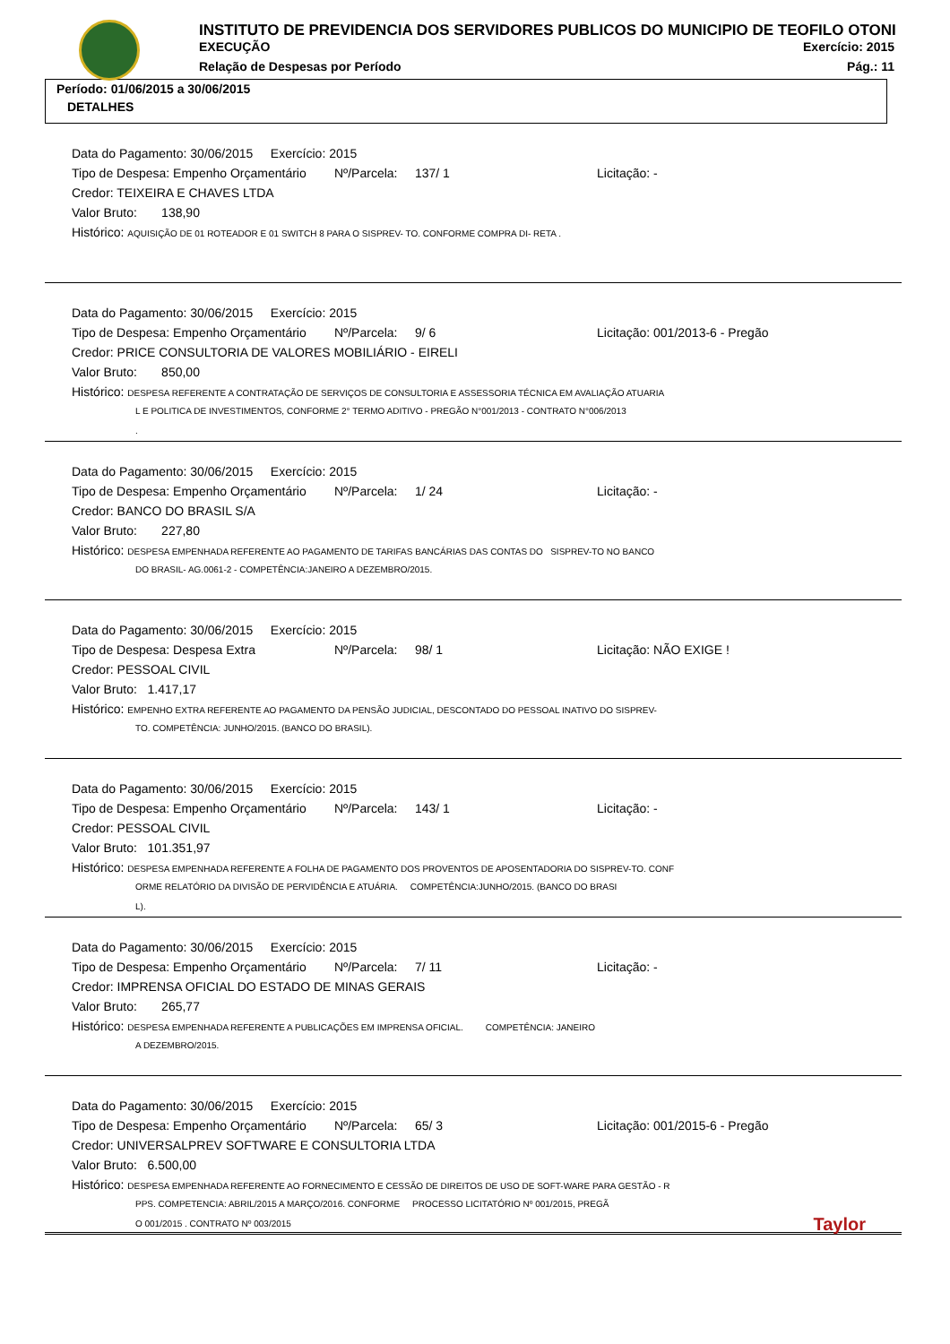INSTITUTO DE PREVIDENCIA DOS SERVIDORES PUBLICOS DO MUNICIPIO DE TEOFILO OTONI
EXECUÇÃO Exercício: 2015
Relação de Despesas por Período Pág.: 11
Período: 01/06/2015 a 30/06/2015
DETALHES
Data do Pagamento: 30/06/2015 Exercício: 2015
Tipo de Despesa: Empenho Orçamentário Nº/Parcela: 137/ 1 Licitação: -
Credor: TEIXEIRA E CHAVES LTDA
Valor Bruto: 138,90
Histórico: AQUISIÇÃO DE 01 ROTEADOR E 01 SWITCH 8 PARA O SISPREV- TO. CONFORME COMPRA DI- RETA .
Data do Pagamento: 30/06/2015 Exercício: 2015
Tipo de Despesa: Empenho Orçamentário Nº/Parcela: 9/ 6 Licitação: 001/2013-6 - Pregão
Credor: PRICE CONSULTORIA DE VALORES MOBILIÁRIO - EIRELI
Valor Bruto: 850,00
Histórico: DESPESA REFERENTE A CONTRATAÇÃO DE SERVIÇOS DE CONSULTORIA E ASSESSORIA TÉCNICA EM AVALIAÇÃO ATUARIA
L E POLITICA DE INVESTIMENTOS, CONFORME 2° TERMO ADITIVO - PREGÃO N°001/2013 - CONTRATO N°006/2013
.
Data do Pagamento: 30/06/2015 Exercício: 2015
Tipo de Despesa: Empenho Orçamentário Nº/Parcela: 1/ 24 Licitação: -
Credor: BANCO DO BRASIL S/A
Valor Bruto: 227,80
Histórico: DESPESA EMPENHADA REFERENTE AO PAGAMENTO DE TARIFAS BANCÁRIAS DAS CONTAS DO SISPREV-TO NO BANCO
DO BRASIL- AG.0061-2 - COMPETÊNCIA:JANEIRO A DEZEMBRO/2015.
Data do Pagamento: 30/06/2015 Exercício: 2015
Tipo de Despesa: Despesa Extra Nº/Parcela: 98/ 1 Licitação: NÃO EXIGE !
Credor: PESSOAL CIVIL
Valor Bruto: 1.417,17
Histórico: EMPENHO EXTRA REFERENTE AO PAGAMENTO DA PENSÃO JUDICIAL, DESCONTADO DO PESSOAL INATIVO DO SISPREV-
TO. COMPETÊNCIA: JUNHO/2015. (BANCO DO BRASIL).
Data do Pagamento: 30/06/2015 Exercício: 2015
Tipo de Despesa: Empenho Orçamentário Nº/Parcela: 143/ 1 Licitação: -
Credor: PESSOAL CIVIL
Valor Bruto: 101.351,97
Histórico: DESPESA EMPENHADA REFERENTE A FOLHA DE PAGAMENTO DOS PROVENTOS DE APOSENTADORIA DO SISPREV-TO. CONF
ORME RELATÓRIO DA DIVISÃO DE PERVIDÊNCIA E ATUÁRIA. COMPETÊNCIA:JUNHO/2015. (BANCO DO BRASI
L).
Data do Pagamento: 30/06/2015 Exercício: 2015
Tipo de Despesa: Empenho Orçamentário Nº/Parcela: 7/ 11 Licitação: -
Credor: IMPRENSA OFICIAL DO ESTADO DE MINAS GERAIS
Valor Bruto: 265,77
Histórico: DESPESA EMPENHADA REFERENTE A PUBLICAÇÕES EM IMPRENSA OFICIAL. COMPETÊNCIA: JANEIRO
A DEZEMBRO/2015.
Data do Pagamento: 30/06/2015 Exercício: 2015
Tipo de Despesa: Empenho Orçamentário Nº/Parcela: 65/ 3 Licitação: 001/2015-6 - Pregão
Credor: UNIVERSALPREV SOFTWARE E CONSULTORIA LTDA
Valor Bruto: 6.500,00
Histórico: DESPESA EMPENHADA REFERENTE AO FORNECIMENTO E CESSÃO DE DIREITOS DE USO DE SOFT-WARE PARA GESTÃO - R
PPS. COMPETENCIA: ABRIL/2015 A MARÇO/2016. CONFORME PROCESSO LICITATÓRIO Nº 001/2015, PREGÃ
O 001/2015 . CONTRATO Nº 003/2015 Taylor